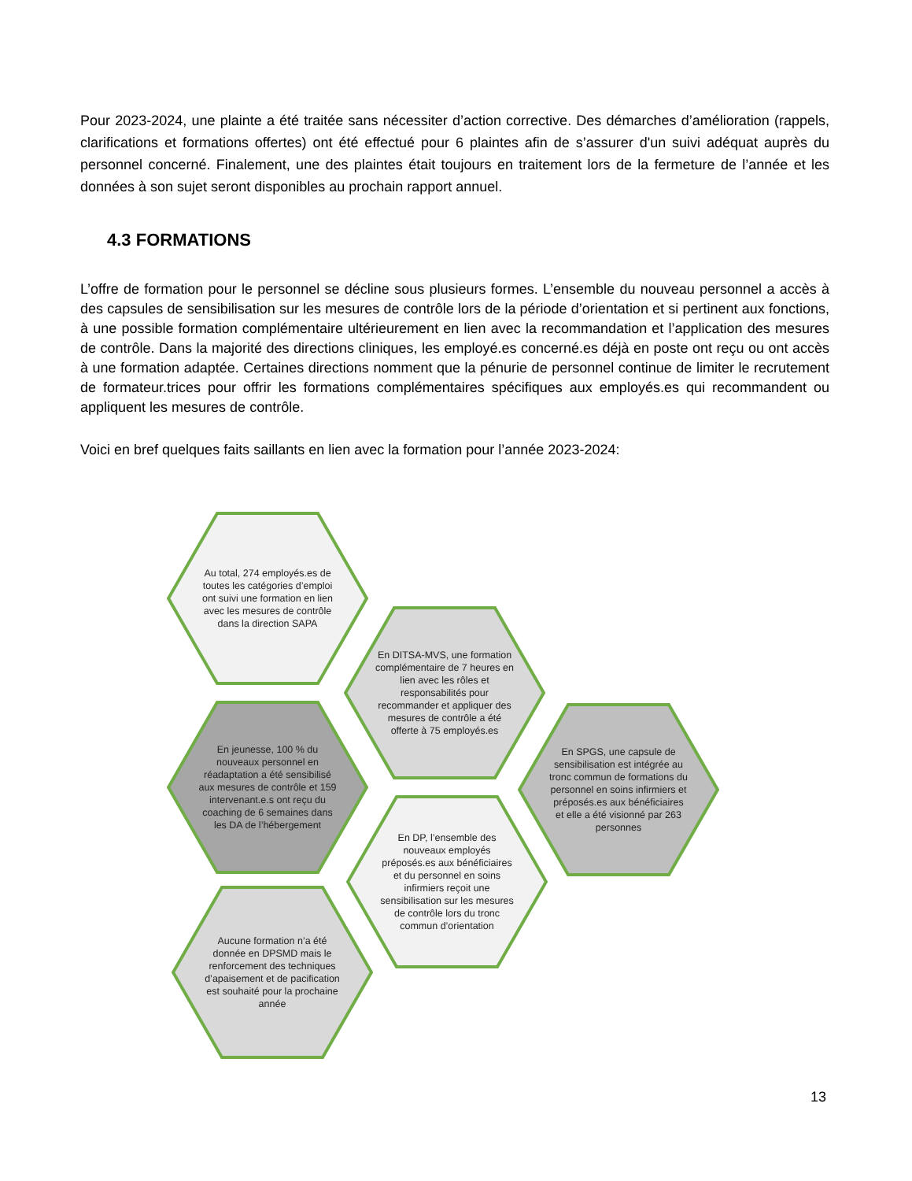Pour 2023-2024, une plainte a été traitée sans nécessiter d’action corrective. Des démarches d’amélioration (rappels, clarifications et formations offertes) ont été effectué pour 6 plaintes afin de s’assurer d'un suivi adéquat auprès du personnel concerné. Finalement, une des plaintes était toujours en traitement lors de la fermeture de l’année et les données à son sujet seront disponibles au prochain rapport annuel.
4.3 FORMATIONS
L’offre de formation pour le personnel se décline sous plusieurs formes. L’ensemble du nouveau personnel a accès à des capsules de sensibilisation sur les mesures de contrôle lors de la période d’orientation et si pertinent aux fonctions, à une possible formation complémentaire ultérieurement en lien avec la recommandation et l’application des mesures de contrôle. Dans la majorité des directions cliniques, les employé.es concerné.es déjà en poste ont reçu ou ont accès à une formation adaptée. Certaines directions nomment que la pénurie de personnel continue de limiter le recrutement de formateur.trices pour offrir les formations complémentaires spécifiques aux employés.es qui recommandent ou appliquent les mesures de contrôle.
Voici en bref quelques faits saillants en lien avec la formation pour l’année 2023-2024:
Au total, 274 employés.es de toutes les catégories d’emploi ont suivi une formation en lien avec les mesures de contrôle dans la direction SAPA
En DITSA-MVS, une formation complémentaire de 7 heures en lien avec les rôles et responsabilités pour recommander et appliquer des mesures de contrôle a été offerte à 75 employés.es
En jeunesse, 100 % du nouveaux personnel en réadaptation a été sensibilisé aux mesures de contrôle et 159 intervenant.e.s ont reçu du coaching de 6 semaines dans les DA de l’hébergement
En SPGS, une capsule de sensibilisation est intégrée au tronc commun de formations du personnel en soins infirmiers et préposés.es aux bénéficiaires et elle a été visionné par 263 personnes
En DP, l’ensemble des nouveaux employés préposés.es aux bénéficiaires et du personnel en soins infirmiers reçoit une sensibilisation sur les mesures de contrôle lors du tronc commun d’orientation
Aucune formation n’a été donnée en DPSMD mais le renforcement des techniques d’apaisement et de pacification est souhaité pour la prochaine année
13